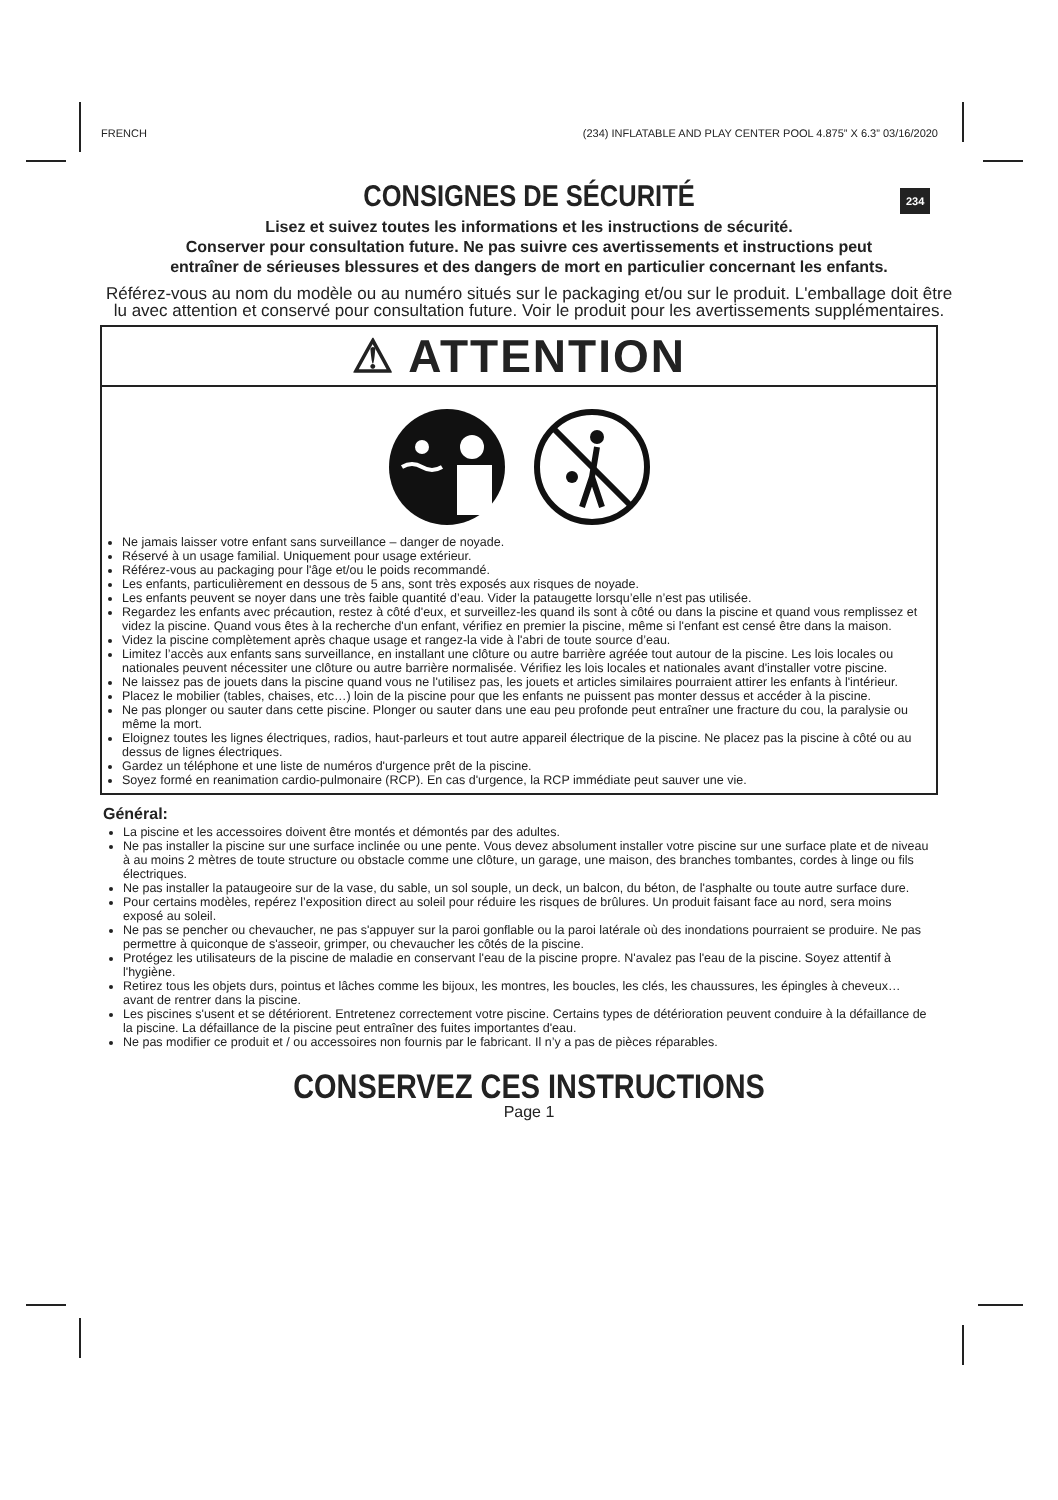FRENCH (234) INFLATABLE AND PLAY CENTER POOL 4.875” X 6.3” 03/16/2020
234
CONSIGNES DE SÉCURITÉ
Lisez et suivez toutes les informations et les instructions de sécurité.
Conserver pour consultation future. Ne pas suivre ces avertissements et instructions peut
entraîner de sérieuses blessures et des dangers de mort en particulier concernant les enfants.
Référez-vous au nom du modèle ou au numéro situés sur le packaging et/ou sur le produit. L'emballage doit être lu avec attention et conservé pour consultation future. Voir le produit pour les avertissements supplémentaires.
⚠ ATTENTION
Ne jamais laisser votre enfant sans surveillance – danger de noyade.
Réservé à un usage familial. Uniquement pour usage extérieur.
Référez-vous au packaging pour l'âge et/ou le poids recommandé.
Les enfants, particulièrement en dessous de 5 ans, sont très exposés aux risques de noyade.
Les enfants peuvent se noyer dans une très faible quantité d’eau. Vider la pataugette lorsqu’elle n’est pas utilisée.
Regardez les enfants avec précaution, restez à côté d'eux, et surveillez-les quand ils sont à côté ou dans la piscine et quand vous remplissez et videz la piscine. Quand vous êtes à la recherche d'un enfant, vérifiez en premier la piscine, même si l'enfant est censé être dans la maison.
Videz la piscine complètement après chaque usage et rangez-la vide à l'abri de toute source d’eau.
Limitez l’accès aux enfants sans surveillance, en installant une clôture ou autre barrière agréée tout autour de la piscine. Les lois locales ou nationales peuvent nécessiter une clôture ou autre barrière normalisée. Vérifiez les lois locales et nationales avant d'installer votre piscine.
Ne laissez pas de jouets dans la piscine quand vous ne l'utilisez pas, les jouets et articles similaires pourraient attirer les enfants à l'intérieur.
Placez le mobilier (tables, chaises, etc…) loin de la piscine pour que les enfants ne puissent pas monter dessus et accéder à la piscine.
Ne pas plonger ou sauter dans cette piscine. Plonger ou sauter dans une eau peu profonde peut entraîner une fracture du cou, la paralysie ou même la mort.
Eloignez toutes les lignes électriques, radios, haut-parleurs et tout autre appareil électrique de la piscine. Ne placez pas la piscine à côté ou au dessus de lignes électriques.
Gardez un téléphone et une liste de numéros d'urgence prêt de la piscine.
Soyez formé en reanimation cardio-pulmonaire (RCP). En cas d'urgence, la RCP immédiate peut sauver une vie.
Général:
La piscine et les accessoires doivent être montés et démontés par des adultes.
Ne pas installer la piscine sur une surface inclinée ou une pente. Vous devez absolument installer votre piscine sur une surface plate et de niveau à au moins 2 mètres de toute structure ou obstacle comme une clôture, un garage, une maison, des branches tombantes, cordes à linge ou fils électriques.
Ne pas installer la pataugeoire sur de la vase, du sable, un sol souple, un deck, un balcon, du béton, de l'asphalte ou toute autre surface dure.
Pour certains modèles, repérez l’exposition direct au soleil pour réduire les risques de brûlures. Un produit faisant face au nord, sera moins exposé au soleil.
Ne pas se pencher ou chevaucher, ne pas s'appuyer sur la paroi gonflable ou la paroi latérale où des inondations pourraient se produire. Ne pas permettre à quiconque de s'asseoir, grimper, ou chevaucher les côtés de la piscine.
Protégez les utilisateurs de la piscine de maladie en conservant l'eau de la piscine propre. N'avalez pas l'eau de la piscine. Soyez attentif à l'hygiène.
Retirez tous les objets durs, pointus et lâches comme les bijoux, les montres, les boucles, les clés, les chaussures, les épingles à cheveux… avant de rentrer dans la piscine.
Les piscines s'usent et se détériorent. Entretenez correctement votre piscine. Certains types de détérioration peuvent conduire à la défaillance de la piscine. La défaillance de la piscine peut entraîner des fuites importantes d'eau.
Ne pas modifier ce produit et / ou accessoires non fournis par le fabricant. Il n’y a pas de pièces réparables.
CONSERVEZ CES INSTRUCTIONS
Page 1